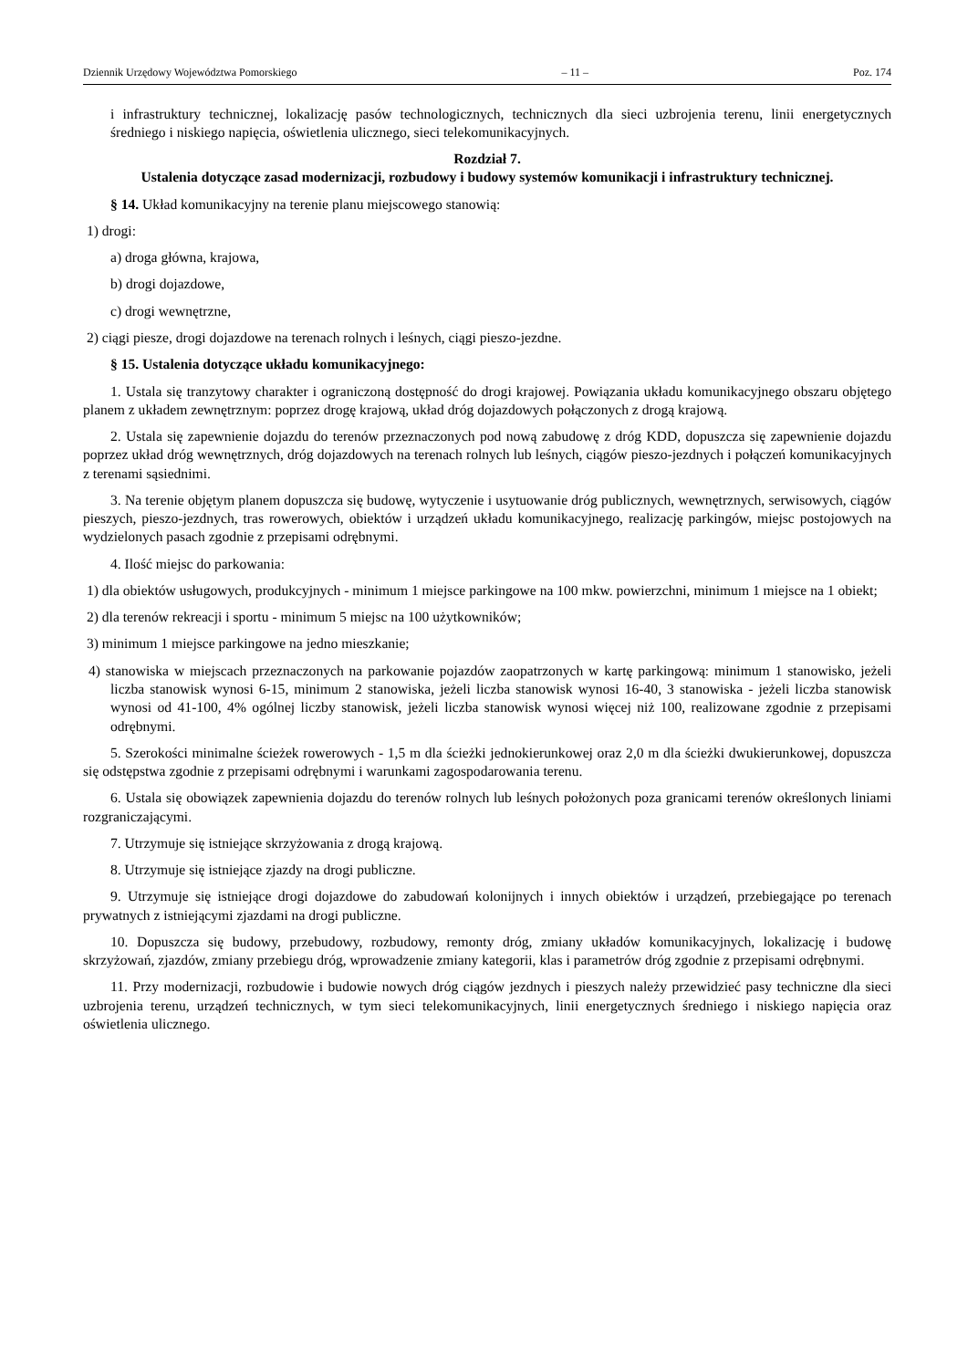Dziennik Urzędowy Województwa Pomorskiego – 11 – Poz. 174
i infrastruktury technicznej, lokalizację pasów technologicznych, technicznych dla sieci uzbrojenia terenu, linii energetycznych średniego i niskiego napięcia, oświetlenia ulicznego, sieci telekomunikacyjnych.
Rozdział 7.
Ustalenia dotyczące zasad modernizacji, rozbudowy i budowy systemów komunikacji i infrastruktury technicznej.
§ 14. Układ komunikacyjny na terenie planu miejscowego stanowią:
1) drogi:
a) droga główna, krajowa,
b) drogi dojazdowe,
c) drogi wewnętrzne,
2) ciągi piesze, drogi dojazdowe na terenach rolnych i leśnych, ciągi pieszo-jezdne.
§ 15. Ustalenia dotyczące układu komunikacyjnego:
1. Ustala się tranzytowy charakter i ograniczoną dostępność do drogi krajowej. Powiązania układu komunikacyjnego obszaru objętego planem z układem zewnętrznym: poprzez drogę krajową, układ dróg dojazdowych połączonych z drogą krajową.
2. Ustala się zapewnienie dojazdu do terenów przeznaczonych pod nową zabudowę z dróg KDD, dopuszcza się zapewnienie dojazdu poprzez układ dróg wewnętrznych, dróg dojazdowych na terenach rolnych lub leśnych, ciągów pieszo-jezdnych i połączeń komunikacyjnych z terenami sąsiednimi.
3. Na terenie objętym planem dopuszcza się budowę, wytyczenie i usytuowanie dróg publicznych, wewnętrznych, serwisowych, ciągów pieszych, pieszo-jezdnych, tras rowerowych, obiektów i urządzeń układu komunikacyjnego, realizację parkingów, miejsc postojowych na wydzielonych pasach zgodnie z przepisami odrębnymi.
4. Ilość miejsc do parkowania:
1) dla obiektów usługowych, produkcyjnych - minimum 1 miejsce parkingowe na 100 mkw. powierzchni, minimum 1 miejsce na 1 obiekt;
2) dla terenów rekreacji i sportu - minimum 5 miejsc na 100 użytkowników;
3) minimum 1 miejsce parkingowe na jedno mieszkanie;
4) stanowiska w miejscach przeznaczonych na parkowanie pojazdów zaopatrzonych w kartę parkingową: minimum 1 stanowisko, jeżeli liczba stanowisk wynosi 6-15, minimum 2 stanowiska, jeżeli liczba stanowisk wynosi 16-40, 3 stanowiska - jeżeli liczba stanowisk wynosi od 41-100, 4% ogólnej liczby stanowisk, jeżeli liczba stanowisk wynosi więcej niż 100, realizowane zgodnie z przepisami odrębnymi.
5. Szerokości minimalne ścieżek rowerowych - 1,5 m dla ścieżki jednokierunkowej oraz 2,0 m dla ścieżki dwukierunkowej, dopuszcza się odstępstwa zgodnie z przepisami odrębnymi i warunkami zagospodarowania terenu.
6. Ustala się obowiązek zapewnienia dojazdu do terenów rolnych lub leśnych położonych poza granicami terenów określonych liniami rozgraniczającymi.
7. Utrzymuje się istniejące skrzyżowania z drogą krajową.
8. Utrzymuje się istniejące zjazdy na drogi publiczne.
9. Utrzymuje się istniejące drogi dojazdowe do zabudowań kolonijnych i innych obiektów i urządzeń, przebiegające po terenach prywatnych z istniejącymi zjazdami na drogi publiczne.
10. Dopuszcza się budowy, przebudowy, rozbudowy, remonty dróg, zmiany układów komunikacyjnych, lokalizację i budowę skrzyżowań, zjazdów, zmiany przebiegu dróg, wprowadzenie zmiany kategorii, klas i parametrów dróg zgodnie z przepisami odrębnymi.
11. Przy modernizacji, rozbudowie i budowie nowych dróg ciągów jezdnych i pieszych należy przewidzieć pasy techniczne dla sieci uzbrojenia terenu, urządzeń technicznych, w tym sieci telekomunikacyjnych, linii energetycznych średniego i niskiego napięcia oraz oświetlenia ulicznego.